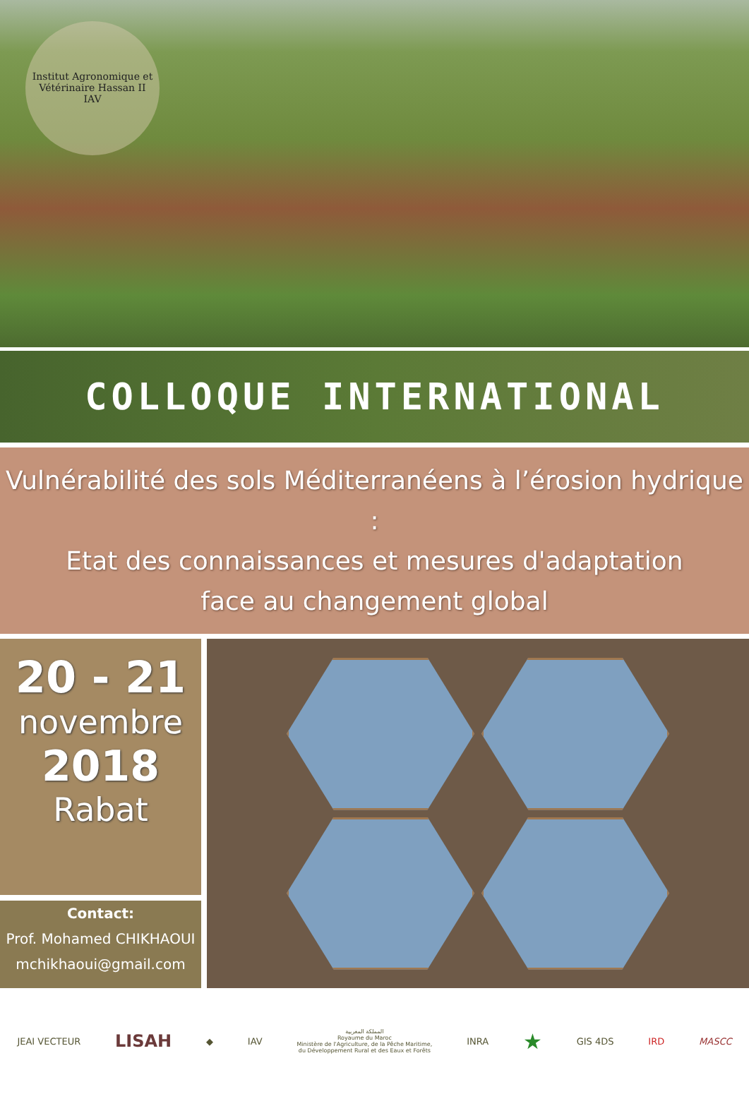Institut Agronomique et Vétérinaire Hassan II
IAV
COLLOQUE INTERNATIONAL
Vulnérabilité des sols Méditerranéens à l’érosion hydrique :
Etat des connaissances et mesures d'adaptation
face au changement global
20 - 21
novembre
2018
Rabat
Contact:
Prof. Mohamed CHIKHAOUI
mchikhaoui@gmail.com
JEAI VECTEUR
LISAH
◆ IAV
المملكة المغربية
Royaume du Maroc
Ministère de l'Agriculture, de la Pêche Maritime,
du Développement Rural et des Eaux et Forêts
INRA
★
GIS 4DS IRD MASCC